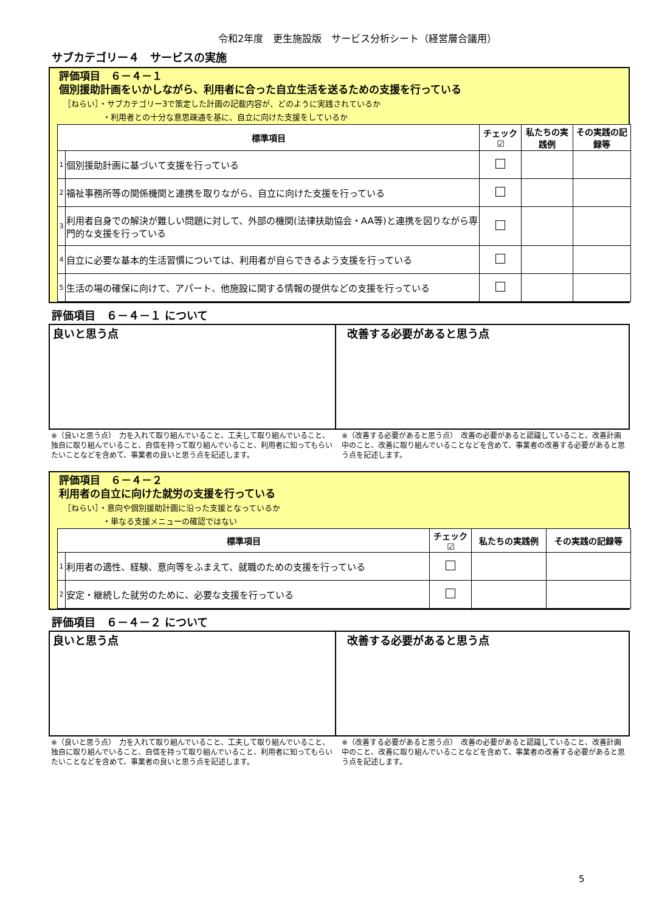令和2年度　更生施設版　サービス分析シート（経営層合議用）
サブカテゴリー４　サービスの実施
評価項目　６－４－１
個別援助計画をいかしながら、利用者に合った自立生活を送るための支援を行っている
［ねらい］・サブカテゴリー3で策定した計画の記載内容が、どのように実践されているか
　　　　　・利用者との十分な意思疎通を基に、自立に向けた支援をしているか
| 標準項目 | | チェック☑ | 私たちの実践例 | その実践の記録等 |
| --- | --- | --- | --- | --- |
| 1 | 個別援助計画に基づいて支援を行っている | | | |
| 2 | 福祉事務所等の関係機関と連携を取りながら、自立に向けた支援を行っている | | | |
| 3 | 利用者自身での解決が難しい問題に対して、外部の機関(法律扶助協会・AA等)と連携を図りながら専門的な支援を行っている | | | |
| 4 | 自立に必要な基本的生活習慣については、利用者が自らできるよう支援を行っている | | | |
| 5 | 生活の場の確保に向けて、アパート、他施設に関する情報の提供などの支援を行っている | | | |
評価項目　６－４－１ について
良いと思う点 改善する必要があると思う点
※（良いと思う点）　力を入れて取り組んでいること、工夫して取り組んでいること、独自に取り組んでいること、自信を持って取り組んでいること、利用者に知ってもらいたいことなどを含めて、事業者の良いと思う点を記述します。
※（改善する必要があると思う点）　改善の必要があると認識していること、改善計画中のこと、改善に取り組んでいることなどを含めて、事業者の改善する必要があると思う点を記述します。
評価項目　６－４－２
利用者の自立に向けた就労の支援を行っている
［ねらい］・意向や個別援助計画に沿った支援となっているか
　　　　　・単なる支援メニューの確認ではない
| 標準項目 | | チェック☑ | 私たちの実践例 | その実践の記録等 |
| --- | --- | --- | --- | --- |
| 1 | 利用者の適性、経験、意向等をふまえて、就職のための支援を行っている | | | |
| 2 | 安定・継続した就労のために、必要な支援を行っている | | | |
評価項目　６－４－２ について
良いと思う点 改善する必要があると思う点
※（良いと思う点）　力を入れて取り組んでいること、工夫して取り組んでいること、独自に取り組んでいること、自信を持って取り組んでいること、利用者に知ってもらいたいことなどを含めて、事業者の良いと思う点を記述します。
※（改善する必要があると思う点）　改善の必要があると認識していること、改善計画中のこと、改善に取り組んでいることなどを含めて、事業者の改善する必要があると思う点を記述します。
5